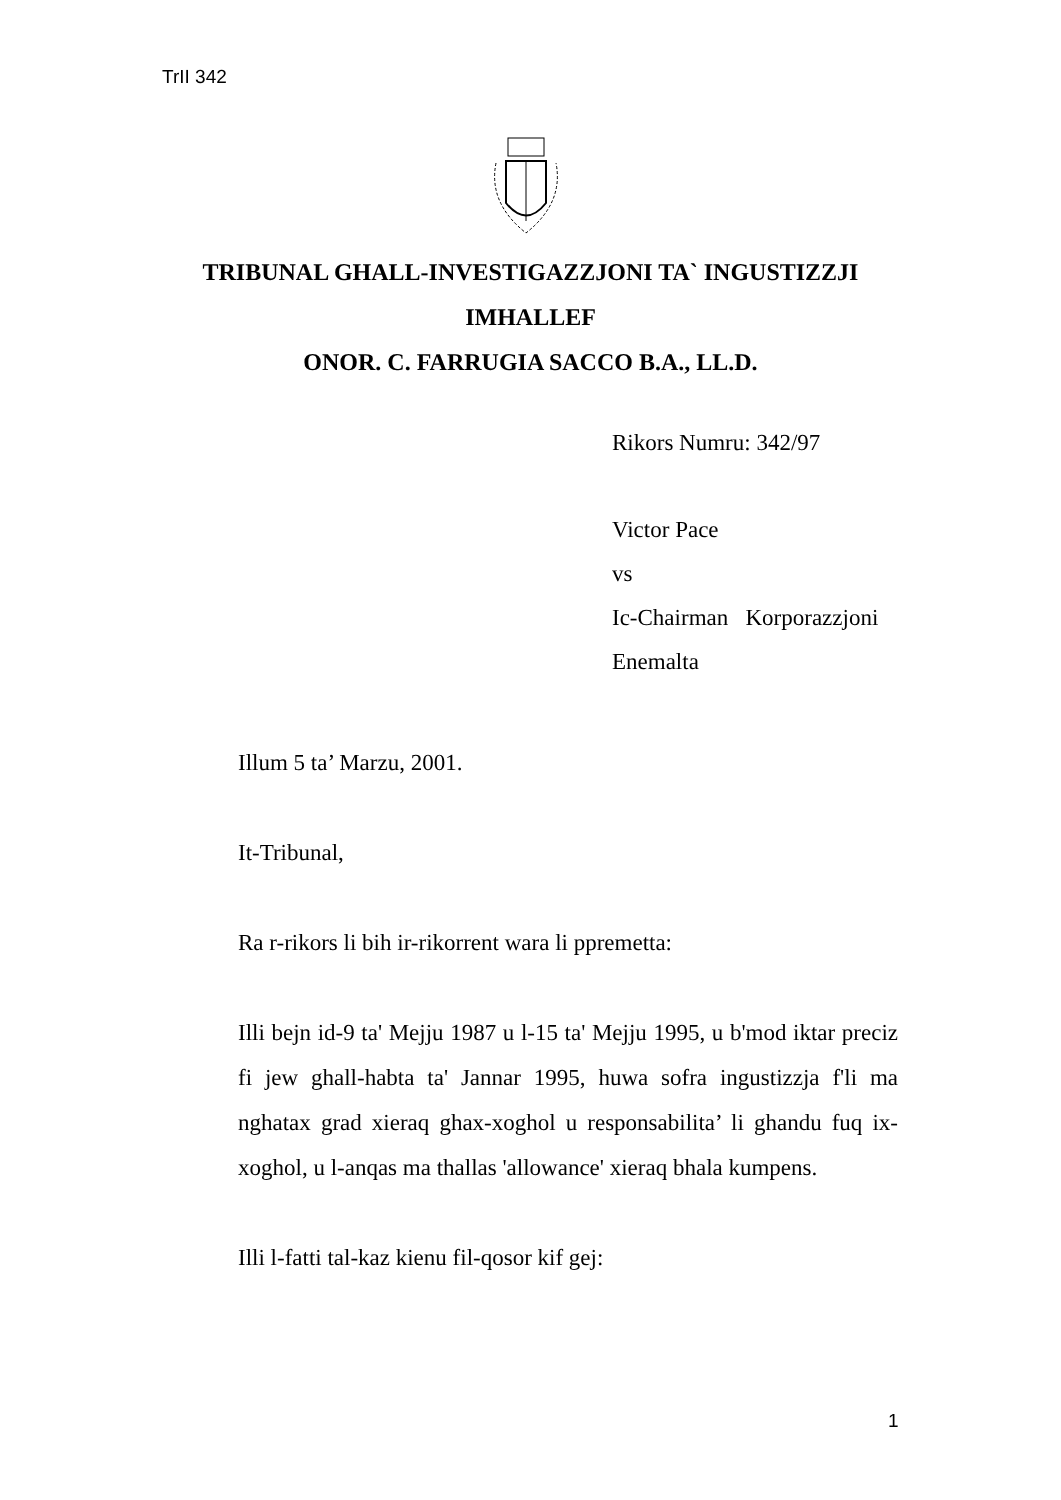TrII 342
TRIBUNAL GHALL-INVESTIGAZZJONI TA` INGUSTIZZJI
IMHALLEF
ONOR. C. FARRUGIA SACCO B.A., LL.D.
Rikors Numru: 342/97
Victor Pace
vs
Ic-Chairman Korporazzjoni
Enemalta
Illum 5 ta’ Marzu, 2001.
It-Tribunal,
Ra r-rikors li bih ir-rikorrent wara li ppremetta:
Illi bejn id-9 ta' Mejju 1987 u l-15 ta' Mejju 1995, u b'mod iktar preciz fi jew ghall-habta ta' Jannar 1995, huwa sofra ingustizzja f'li ma nghatax grad xieraq ghax-xoghol u responsabilita’ li ghandu fuq ix-xoghol, u l-anqas ma thallas 'allowance' xieraq bhala kumpens.
Illi l-fatti tal-kaz kienu fil-qosor kif gej:
1